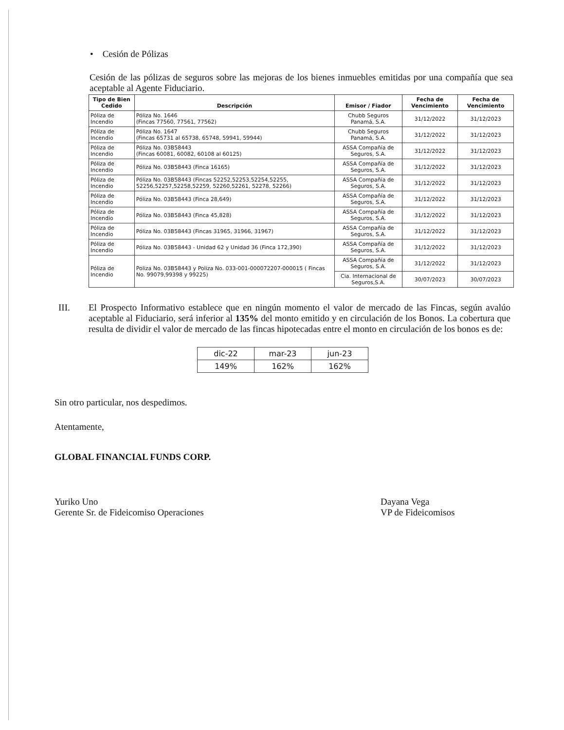• Cesión de Pólizas
Cesión de las pólizas de seguros sobre las mejoras de los bienes inmuebles emitidas por una compañía que sea aceptable al Agente Fiduciario.
| Tipo de Bien Cedido | Descripción | Emisor / Fiador | Fecha de Vencimiento | Fecha de Vencimiento |
| --- | --- | --- | --- | --- |
| Póliza de Incendio | Póliza No. 1646 (Fincas 77560, 77561, 77562) | Chubb Seguros Panamá, S.A. | 31/12/2022 | 31/12/2023 |
| Póliza de Incendio | Póliza No. 1647 (Fincas 65731 al 65738, 65748, 59941, 59944) | Chubb Seguros Panamá, S.A. | 31/12/2022 | 31/12/2023 |
| Póliza de Incendio | Póliza No. 03B58443 (Fincas 60081, 60082, 60108 al 60125) | ASSA Compañía de Seguros, S.A. | 31/12/2022 | 31/12/2023 |
| Póliza de Incendio | Póliza No. 03B58443 (Finca 16165) | ASSA Compañía de Seguros, S.A. | 31/12/2022 | 31/12/2023 |
| Póliza de Incendio | Póliza No. 03B58443 (Fincas 52252,52253,52254,52255, 52256,52257,52258,52259, 52260,52261, 52278, 52266) | ASSA Compañía de Seguros, S.A. | 31/12/2022 | 31/12/2023 |
| Póliza de Incendio | Póliza No. 03B58443 (Finca 28,649) | ASSA Compañía de Seguros, S.A. | 31/12/2022 | 31/12/2023 |
| Póliza de Incendio | Póliza No. 03B58443 (Finca 45,828) | ASSA Compañía de Seguros, S.A. | 31/12/2022 | 31/12/2023 |
| Póliza de Incendio | Póliza No. 03B58443 (Fincas 31965, 31966, 31967) | ASSA Compañía de Seguros, S.A. | 31/12/2022 | 31/12/2023 |
| Póliza de Incendio | Póliza No. 03B58443 - Unidad 62 y Unidad 36 (Finca 172,390) | ASSA Compañía de Seguros, S.A. | 31/12/2022 | 31/12/2023 |
| Póliza de Incendio | Poliza No. 03B58443 y Poliza No. 033-001-000072207-000015 ( Fincas No. 99079,99398 y 99225) | ASSA Compañía de Seguros, S.A. | 31/12/2022 | 31/12/2023 |
| | | Cia. Internacional de Seguros,S.A. | 30/07/2023 | 30/07/2023 |
III. El Prospecto Informativo establece que en ningún momento el valor de mercado de las Fincas, según avalúo aceptable al Fiduciario, será inferior al 135% del monto emitido y en circulación de los Bonos. La cobertura que resulta de dividir el valor de mercado de las fincas hipotecadas entre el monto en circulación de los bonos es de:
| dic-22 | mar-23 | jun-23 |
| 149% | 162% | 162% |
Sin otro particular, nos despedimos.
Atentamente,
GLOBAL FINANCIAL FUNDS CORP.
Yuriko Uno
Gerente Sr. de Fideicomiso Operaciones
Dayana Vega
VP de Fideicomisos